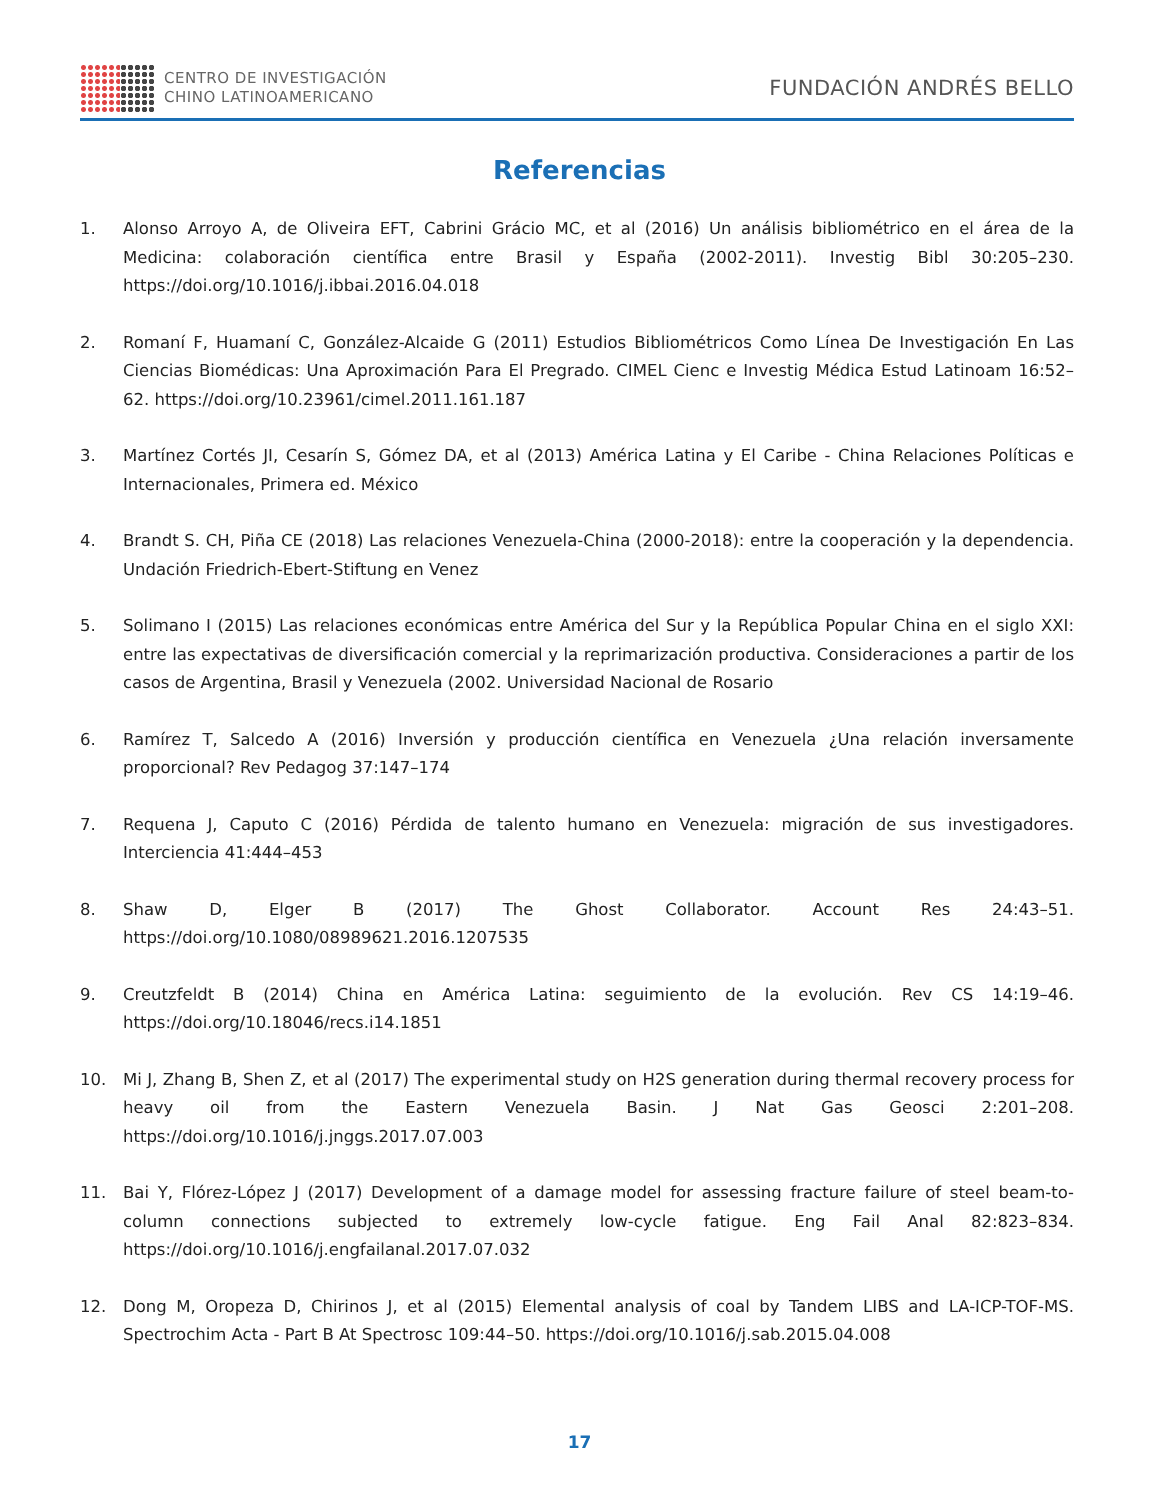CENTRO DE INVESTIGACIÓN
CHINO LATINOAMERICANO
FUNDACIÓN ANDRÉS BELLO
Referencias
1. Alonso Arroyo A, de Oliveira EFT, Cabrini Grácio MC, et al (2016) Un análisis bibliométrico en el área de la Medicina: colaboración científica entre Brasil y España (2002-2011). Investig Bibl 30:205–230. https://doi.org/10.1016/j.ibbai.2016.04.018
2. Romaní F, Huamaní C, González-Alcaide G (2011) Estudios Bibliométricos Como Línea De Investigación En Las Ciencias Biomédicas: Una Aproximación Para El Pregrado. CIMEL Cienc e Investig Médica Estud Latinoam 16:52–62. https://doi.org/10.23961/cimel.2011.161.187
3. Martínez Cortés JI, Cesarín S, Gómez DA, et al (2013) América Latina y El Caribe - China Relaciones Políticas e Internacionales, Primera ed. México
4. Brandt S. CH, Piña CE (2018) Las relaciones Venezuela-China (2000-2018): entre la cooperación y la dependencia. Undación Friedrich-Ebert-Stiftung en Venez
5. Solimano I (2015) Las relaciones económicas entre América del Sur y la República Popular China en el siglo XXI: entre las expectativas de diversificación comercial y la reprimarización productiva. Consideraciones a partir de los casos de Argentina, Brasil y Venezuela (2002. Universidad Nacional de Rosario
6. Ramírez T, Salcedo A (2016) Inversión y producción científica en Venezuela ¿Una relación inversamente proporcional? Rev Pedagog 37:147–174
7. Requena J, Caputo C (2016) Pérdida de talento humano en Venezuela: migración de sus investigadores. Interciencia 41:444–453
8. Shaw D, Elger B (2017) The Ghost Collaborator. Account Res 24:43–51. https://doi.org/10.1080/08989621.2016.1207535
9. Creutzfeldt B (2014) China en América Latina: seguimiento de la evolución. Rev CS 14:19–46. https://doi.org/10.18046/recs.i14.1851
10. Mi J, Zhang B, Shen Z, et al (2017) The experimental study on H2S generation during thermal recovery process for heavy oil from the Eastern Venezuela Basin. J Nat Gas Geosci 2:201–208. https://doi.org/10.1016/j.jnggs.2017.07.003
11. Bai Y, Flórez-López J (2017) Development of a damage model for assessing fracture failure of steel beam-to-column connections subjected to extremely low-cycle fatigue. Eng Fail Anal 82:823–834. https://doi.org/10.1016/j.engfailanal.2017.07.032
12. Dong M, Oropeza D, Chirinos J, et al (2015) Elemental analysis of coal by Tandem LIBS and LA-ICP-TOF-MS. Spectrochim Acta - Part B At Spectrosc 109:44–50. https://doi.org/10.1016/j.sab.2015.04.008
17